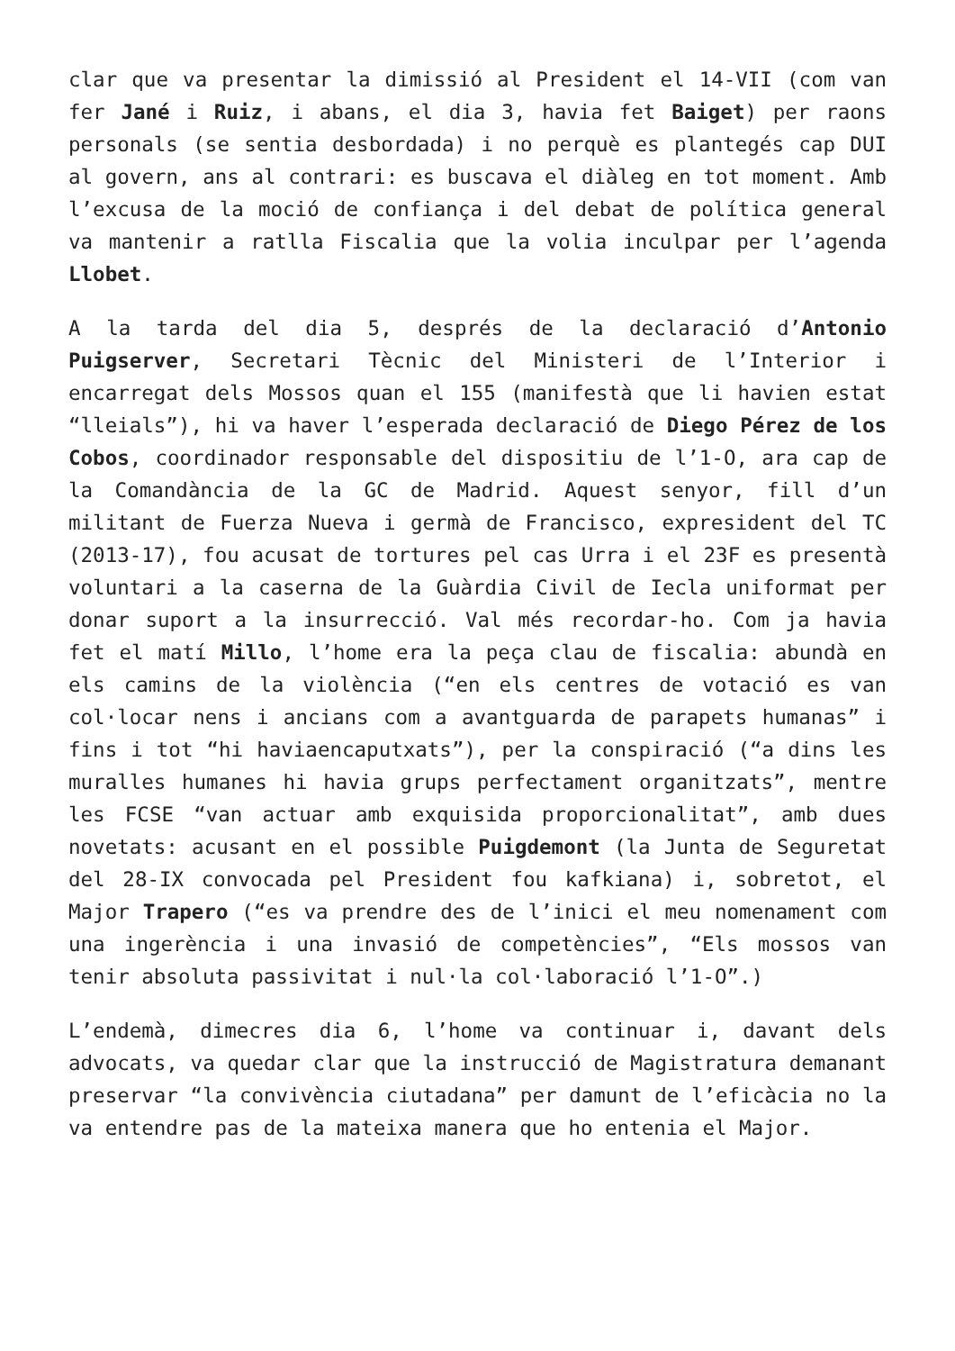clar que va presentar la dimissió al President el 14-VII (com van fer Jané i Ruiz, i abans, el dia 3, havia fet Baiget) per raons personals (se sentia desbordada) i no perquè es plantegés cap DUI al govern, ans al contrari: es buscava el diàleg en tot moment. Amb l’excusa de la moció de confiança i del debat de política general va mantenir a ratlla Fiscalia que la volia inculpar per l’agenda Llobet.
A la tarda del dia 5, després de la declaració d’Antonio Puigserver, Secretari Tècnic del Ministeri de l’Interior i encarregat dels Mossos quan el 155 (manifestà que li havien estat “lleials”), hi va haver l’esperada declaració de Diego Pérez de los Cobos, coordinador responsable del dispositiu de l’1-O, ara cap de la Comandància de la GC de Madrid. Aquest senyor, fill d’un militant de Fuerza Nueva i germà de Francisco, expresident del TC (2013-17), fou acusat de tortures pel cas Urra i el 23F es presentà voluntari a la caserna de la Guàrdia Civil de Iecla uniformat per donar suport a la insurrecció. Val més recordar-ho. Com ja havia fet el matí Millo, l’home era la peça clau de fiscalia: abundà en els camins de la violència (“en els centres de votació es van col·locar nens i ancians com a avantguarda de parapets humanas” i fins i tot “hi haviaencaputxats”), per la conspiració (“a dins les muralles humanes hi havia grups perfectament organitzats”, mentre les FCSE “van actuar amb exquisida proporcionalitat”, amb dues novetats: acusant en el possible Puigdemont (la Junta de Seguretat del 28-IX convocada pel President fou kafkiana) i, sobretot, el Major Trapero (“es va prendre des de l’inici el meu nomenament com una ingerència i una invasió de competències”, “Els mossos van tenir absoluta passivitat i nul·la col·laboració l’1-O”.)
L’endemà, dimecres dia 6, l’home va continuar i, davant dels advocats, va quedar clar que la instrucció de Magistratura demanant preservar “la convivència ciutadana” per damunt de l’eficàcia no la va entendre pas de la mateixa manera que ho entenia el Major.